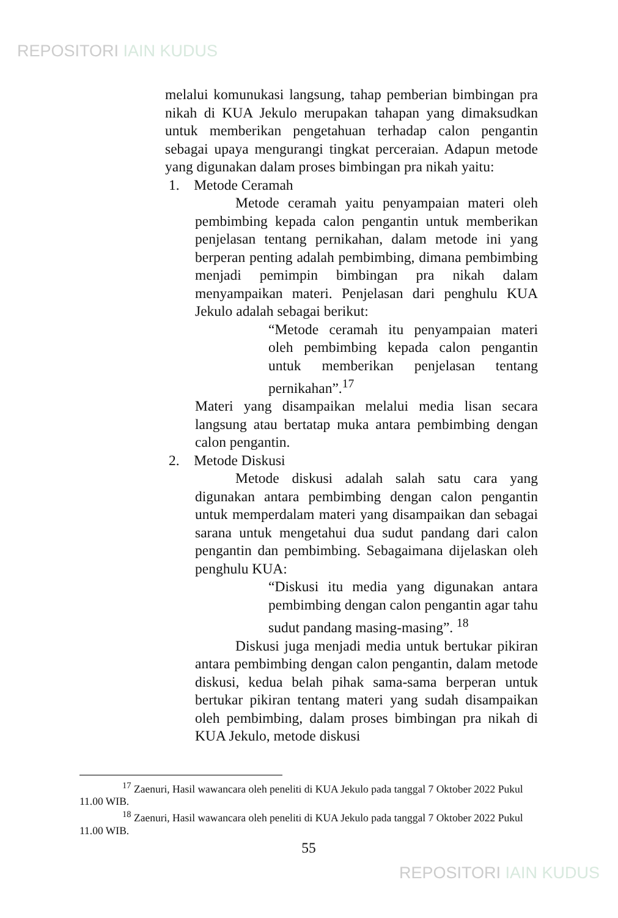REPOSITORI IAIN KUDUS
melalui komunukasi langsung, tahap pemberian bimbingan pra nikah di KUA Jekulo merupakan tahapan yang dimaksudkan untuk memberikan pengetahuan terhadap calon pengantin sebagai upaya mengurangi tingkat perceraian. Adapun metode yang digunakan dalam proses bimbingan pra nikah yaitu:
1. Metode Ceramah
Metode ceramah yaitu penyampaian materi oleh pembimbing kepada calon pengantin untuk memberikan penjelasan tentang pernikahan, dalam metode ini yang berperan penting adalah pembimbing, dimana pembimbing menjadi pemimpin bimbingan pra nikah dalam menyampaikan materi. Penjelasan dari penghulu KUA Jekulo adalah sebagai berikut:
“Metode ceramah itu penyampaian materi oleh pembimbing kepada calon pengantin untuk memberikan penjelasan tentang pernikahan”.<sup>17</sup>
Materi yang disampaikan melalui media lisan secara langsung atau bertatap muka antara pembimbing dengan calon pengantin.
2. Metode Diskusi
Metode diskusi adalah salah satu cara yang digunakan antara pembimbing dengan calon pengantin untuk memperdalam materi yang disampaikan dan sebagai sarana untuk mengetahui dua sudut pandang dari calon pengantin dan pembimbing. Sebagaimana dijelaskan oleh penghulu KUA:
“Diskusi itu media yang digunakan antara pembimbing dengan calon pengantin agar tahu sudut pandang masing-masing”. <sup>18</sup>
Diskusi juga menjadi media untuk bertukar pikiran antara pembimbing dengan calon pengantin, dalam metode diskusi, kedua belah pihak sama-sama berperan untuk bertukar pikiran tentang materi yang sudah disampaikan oleh pembimbing, dalam proses bimbingan pra nikah di KUA Jekulo, metode diskusi
<sup>17</sup> Zaenuri, Hasil wawancara oleh peneliti di KUA Jekulo pada tanggal 7 Oktober 2022 Pukul 11.00 WIB.
<sup>18</sup> Zaenuri, Hasil wawancara oleh peneliti di KUA Jekulo pada tanggal 7 Oktober 2022 Pukul 11.00 WIB.
55
REPOSITORI IAIN KUDUS